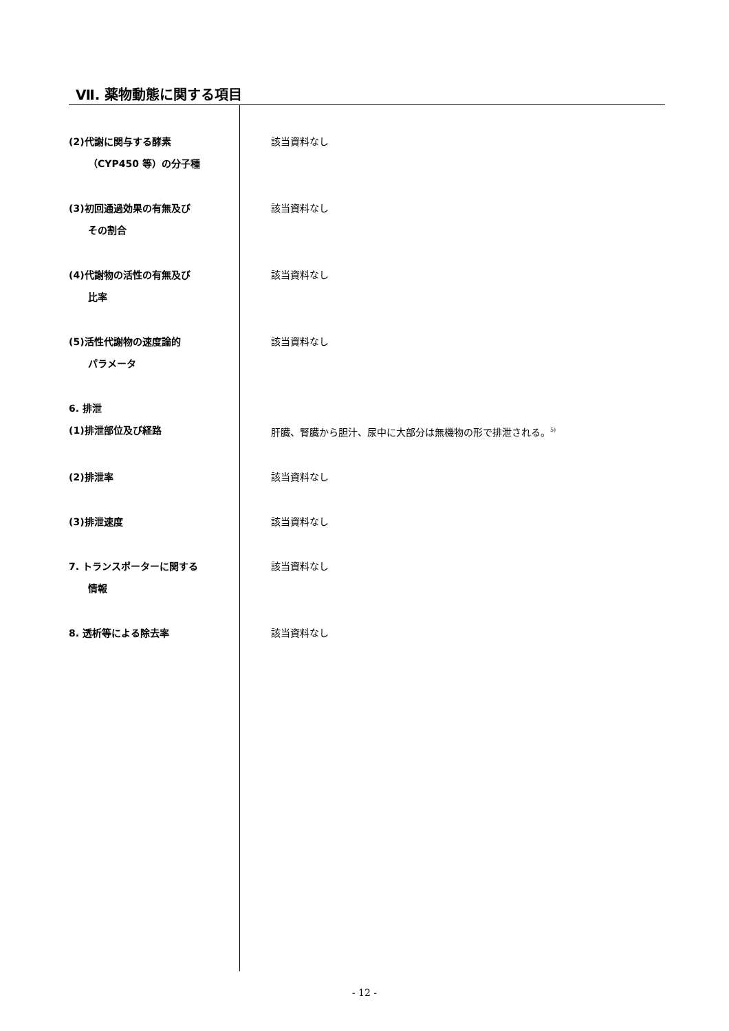Ⅶ. 薬物動態に関する項目
(2)代謝に関与する酵素
（CYP450 等）の分子種
該当資料なし
(3)初回通過効果の有無及び
その割合
該当資料なし
(4)代謝物の活性の有無及び
比率
該当資料なし
(5)活性代謝物の速度論的
パラメータ
該当資料なし
6. 排泄
(1)排泄部位及び経路 肝臓、腎臓から胆汁、尿中に大部分は無機物の形で排泄される。<sup>5)</sup>
(2)排泄率 該当資料なし
(3)排泄速度 該当資料なし
7. トランスポーターに関する
情報
該当資料なし
8. 透析等による除去率 該当資料なし
- 12 -